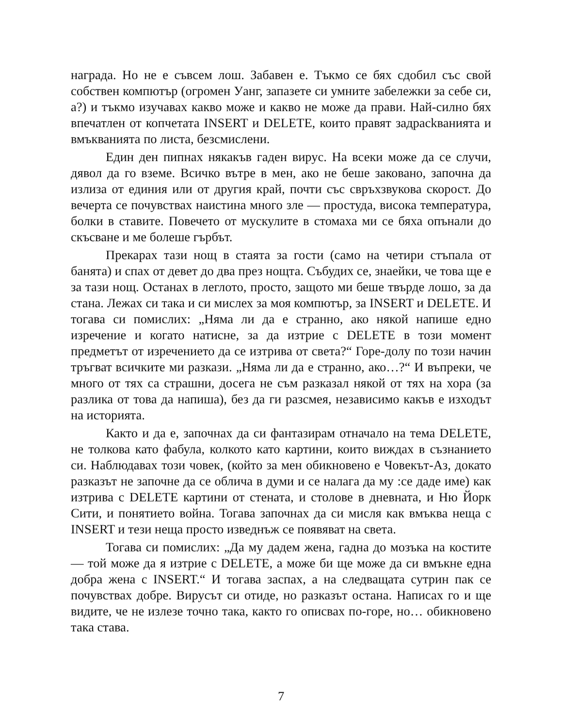награда. Но не е съвсем лош. Забавен е. Тъкмо се бях сдобил със свой собствен компютър (огромен Уанг, запазете си умните забележки за себе си, а?) и тъкмо изучавах какво може и какво не може да прави. Най-силно бях впечатлен от копчетата INSERT и DELETE, които правят задрасkванията и вмъкванията по листа, безсмислени.
Един ден пипнах някакъв гаден вирус. На всеки може да се случи, дявол да го вземе. Всичко вътре в мен, ако не беше заковано, започна да излиза от единия или от другия край, почти със свръхзвукова скорост. До вечерта се почувствах наистина много зле — простуда, висока температура, болки в ставите. Повечето от мускулите в стомаха ми се бяха опънали до скъсване и ме болеше гърбът.
Прекарах тази нощ в стаята за гости (само на четири стъпала от банята) и спах от девет до два през нощта. Събудих се, знаейки, че това ще е за тази нощ. Останах в леглото, просто, защото ми беше твърде лошо, за да стана. Лежах си така и си мислех за моя компютър, за INSERT и DELETE. И тогава си помислих: „Няма ли да е странно, ако някой напише едно изречение и когато натисне, за да изтрие с DELETE в този момент предметът от изречението да се изтрива от света?“ Горе-долу по този начин тръгват всичките ми разкази. „Няма ли да е странно, ако…?“ И въпреки, че много от тях са страшни, досега не съм разказал някой от тях на хора (за разлика от това да напиша), без да ги разсмея, независимо какъв е изходът на историята.
Както и да е, започнах да си фантазирам отначало на тема DELETE, не толкова като фабула, колкото като картини, които виждах в съзнанието си. Наблюдавах този човек, (който за мен обикновено е Човекът-Аз, докато разказът не започне да се облича в думи и се налага да му :се даде име) как изтрива с DELETE картини от стената, и столове в дневната, и Ню Йорк Сити, и понятието война. Тогава започнах да си мисля как вмъква неща с INSERT и тези неща просто изведнъж се появяват на света.
Тогава си помислих: „Да му дадем жена, гадна до мозъка на костите — той може да я изтрие с DELETE, а може би ще може да си вмъкне една добра жена с INSERT.“ И тогава заспах, а на следващата сутрин пак се почувствах добре. Вирусът си отиде, но разказът остана. Написах го и ще видите, че не излезе точно така, както го описвах по-горе, но… обикновено така става.
7